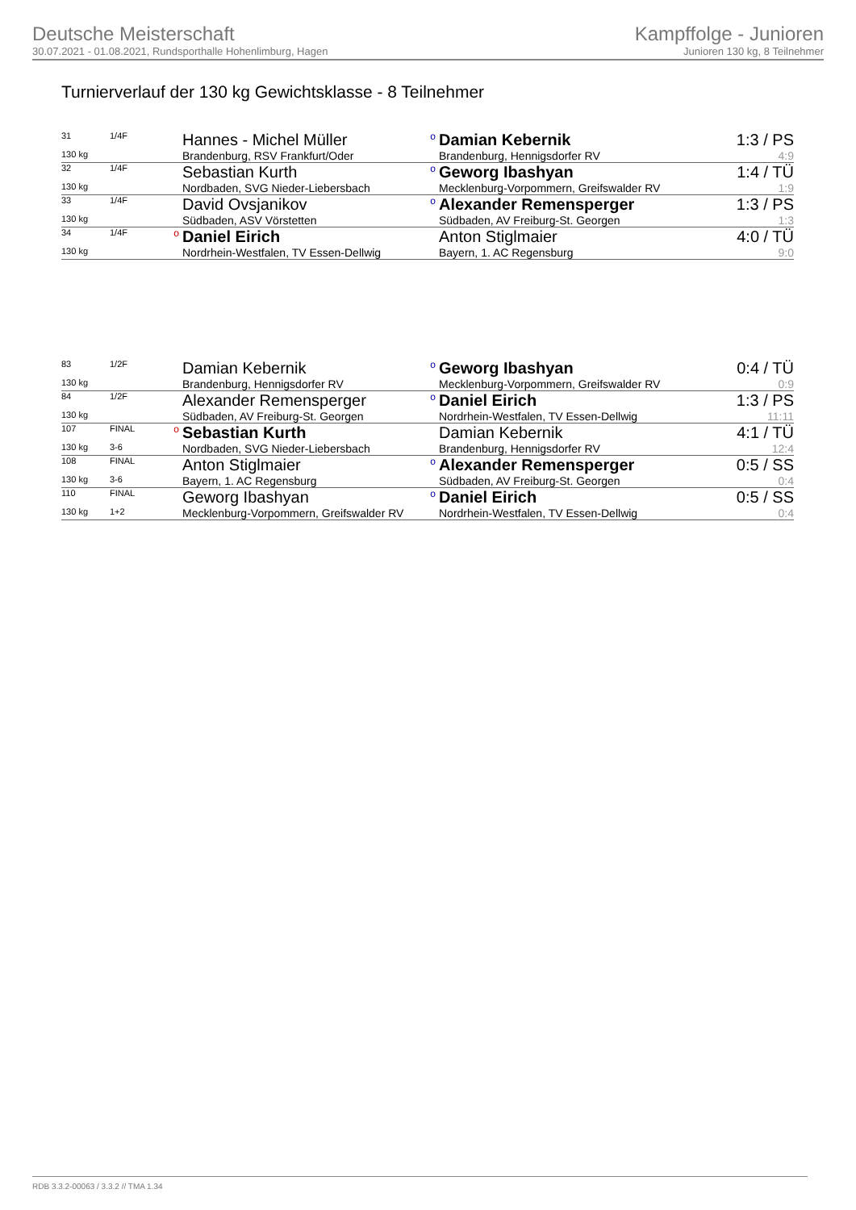Deutsche Meisterschaft
30.07.2021 - 01.08.2021, Rundsporthalle Hohenlimburg, Hagen
Kampffolge - Junioren
Junioren 130 kg, 8 Teilnehmer
Turnierverlauf der 130 kg Gewichtsklasse - 8 Teilnehmer
| 31 | 1/4F | | Hannes - Michel Müller | o | Damian Kebernik | 1:3 / PS |
| 130 kg | | | Brandenburg, RSV Frankfurt/Oder | | Brandenburg, Hennigsdorfer RV | 4:9 |
| 32 | 1/4F | | Sebastian Kurth | o | Geworg Ibashyan | 1:4 / TÜ |
| 130 kg | | | Nordbaden, SVG Nieder-Liebersbach | | Mecklenburg-Vorpommern, Greifswalder RV | 1:9 |
| 33 | 1/4F | | David Ovsjanikov | o | Alexander Remensperger | 1:3 / PS |
| 130 kg | | | Südbaden, ASV Vörstetten | | Südbaden, AV Freiburg-St. Georgen | 1:3 |
| 34 | 1/4F | o | Daniel Eirich | | Anton Stiglmaier | 4:0 / TÜ |
| 130 kg | | | Nordrhein-Westfalen, TV Essen-Dellwig | | Bayern, 1. AC Regensburg | 9:0 |
| 83 | 1/2F | | Damian Kebernik | o | Geworg Ibashyan | 0:4 / TÜ |
| 130 kg | | | Brandenburg, Hennigsdorfer RV | | Mecklenburg-Vorpommern, Greifswalder RV | 0:9 |
| 84 | 1/2F | | Alexander Remensperger | o | Daniel Eirich | 1:3 / PS |
| 130 kg | | | Südbaden, AV Freiburg-St. Georgen | | Nordrhein-Westfalen, TV Essen-Dellwig | 11:11 |
| 107 | FINAL | o | Sebastian Kurth | | Damian Kebernik | 4:1 / TÜ |
| 130 kg | 3-6 | | Nordbaden, SVG Nieder-Liebersbach | | Brandenburg, Hennigsdorfer RV | 12:4 |
| 108 | FINAL | | Anton Stiglmaier | o | Alexander Remensperger | 0:5 / SS |
| 130 kg | 3-6 | | Bayern, 1. AC Regensburg | | Südbaden, AV Freiburg-St. Georgen | 0:4 |
| 110 | FINAL | | Geworg Ibashyan | o | Daniel Eirich | 0:5 / SS |
| 130 kg | 1+2 | | Mecklenburg-Vorpommern, Greifswalder RV | | Nordrhein-Westfalen, TV Essen-Dellwig | 0:4 |
RDB 3.3.2-00063 / 3.3.2 // TMA 1.34